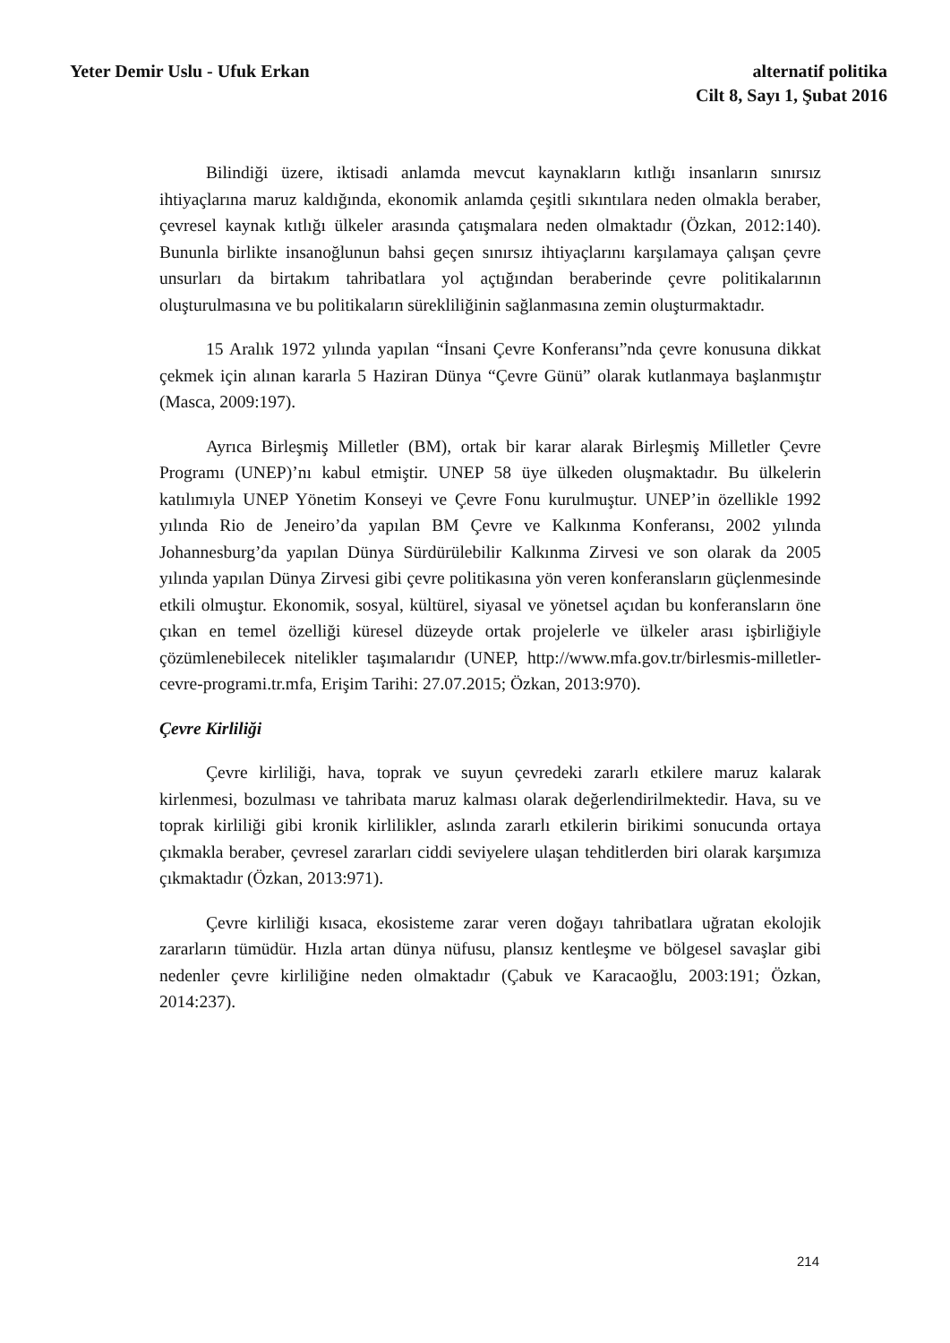Yeter Demir Uslu - Ufuk Erkan alternatif politika
Cilt 8, Sayı 1, Şubat 2016
Bilindiği üzere, iktisadi anlamda mevcut kaynakların kıtlığı insanların sınırsız ihtiyaçlarına maruz kaldığında, ekonomik anlamda çeşitli sıkıntılara neden olmakla beraber, çevresel kaynak kıtlığı ülkeler arasında çatışmalara neden olmaktadır (Özkan, 2012:140). Bununla birlikte insanoğlunun bahsi geçen sınırsız ihtiyaçlarını karşılamaya çalışan çevre unsurları da birtakım tahribatlara yol açtığından beraberinde çevre politikalarının oluşturulmasına ve bu politikaların sürekliliğinin sağlanmasına zemin oluşturmaktadır.
15 Aralık 1972 yılında yapılan “İnsani Çevre Konferansı”nda çevre konusuna dikkat çekmek için alınan kararla 5 Haziran Dünya “Çevre Günü” olarak kutlanmaya başlanmıştır (Masca, 2009:197).
Ayrıca Birleşmiş Milletler (BM), ortak bir karar alarak Birleşmiş Milletler Çevre Programı (UNEP)’nı kabul etmiştir. UNEP 58 üye ülkeden oluşmaktadır. Bu ülkelerin katılımıyla UNEP Yönetim Konseyi ve Çevre Fonu kurulmuştur. UNEP’in özellikle 1992 yılında Rio de Jeneiro’da yapılan BM Çevre ve Kalkınma Konferansı, 2002 yılında Johannesburg’da yapılan Dünya Sürdürülebilir Kalkınma Zirvesi ve son olarak da 2005 yılında yapılan Dünya Zirvesi gibi çevre politikasına yön veren konferansların güçlenmesinde etkili olmuştur. Ekonomik, sosyal, kültürel, siyasal ve yönetsel açıdan bu konferansların öne çıkan en temel özelliği küresel düzeyde ortak projelerle ve ülkeler arası işbirliğiyle çözümlenebilecek nitelikler taşımalarıdır (UNEP, http://www.mfa.gov.tr/birlesmis-milletler-cevre-programi.tr.mfa, Erişim Tarihi: 27.07.2015; Özkan, 2013:970).
Çevre Kirliliği
Çevre kirliliği, hava, toprak ve suyun çevredeki zararlı etkilere maruz kalarak kirlenmesi, bozulması ve tahribata maruz kalması olarak değerlendirilmektedir. Hava, su ve toprak kirliliği gibi kronik kirlilikler, aslında zararlı etkilerin birikimi sonucunda ortaya çıkmakla beraber, çevresel zararları ciddi seviyelere ulaşan tehditlerden biri olarak karşımıza çıkmaktadır (Özkan, 2013:971).
Çevre kirliliği kısaca, ekosisteme zarar veren doğayı tahribatlara uğratan ekolojik zararların tümüdür. Hızla artan dünya nüfusu, plansız kentleşme ve bölgesel savaşlar gibi nedenler çevre kirliliğine neden olmaktadır (Çabuk ve Karacaoğlu, 2003:191; Özkan, 2014:237).
214